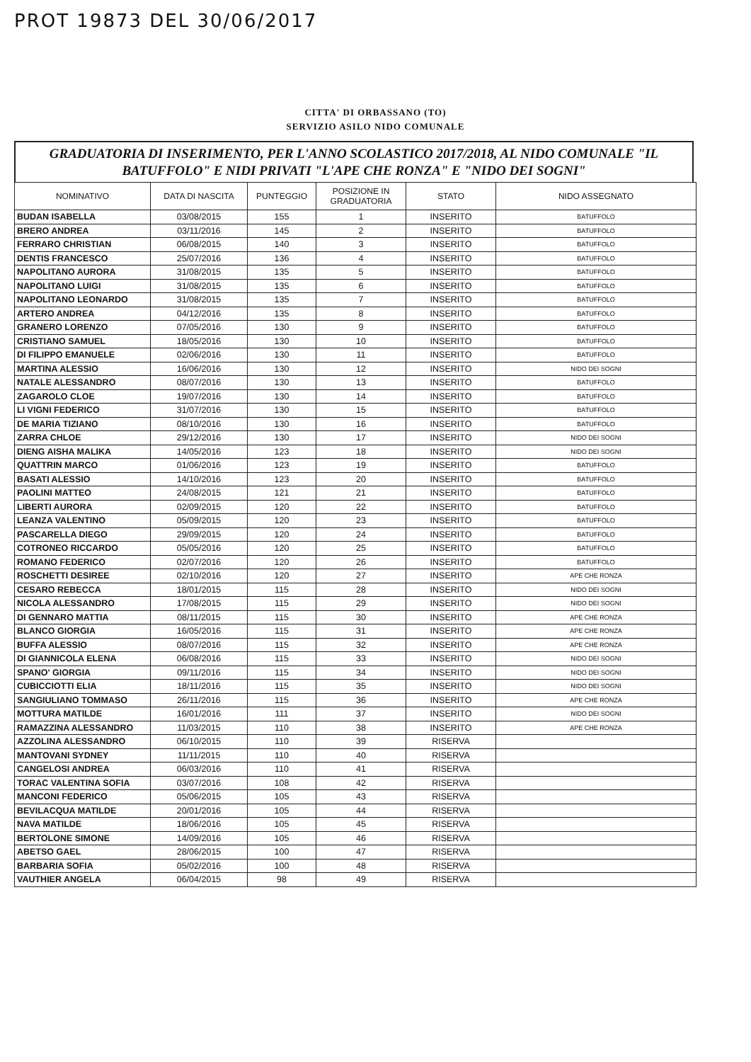PROT 19873 DEL 30/06/2017
CITTA' DI ORBASSANO (TO)
SERVIZIO ASILO NIDO COMUNALE
GRADUATORIA DI INSERIMENTO, PER L'ANNO SCOLASTICO 2017/2018, AL NIDO COMUNALE "IL BATUFFOLO" E NIDI PRIVATI "L'APE CHE RONZA" E "NIDO DEI SOGNI"
| NOMINATIVO | DATA DI NASCITA | PUNTEGGIO | POSIZIONE IN GRADUATORIA | STATO | NIDO ASSEGNATO |
| --- | --- | --- | --- | --- | --- |
| BUDAN ISABELLA | 03/08/2015 | 155 | 1 | INSERITO | BATUFFOLO |
| BRERO ANDREA | 03/11/2016 | 145 | 2 | INSERITO | BATUFFOLO |
| FERRARO CHRISTIAN | 06/08/2015 | 140 | 3 | INSERITO | BATUFFOLO |
| DENTIS FRANCESCO | 25/07/2016 | 136 | 4 | INSERITO | BATUFFOLO |
| NAPOLITANO AURORA | 31/08/2015 | 135 | 5 | INSERITO | BATUFFOLO |
| NAPOLITANO LUIGI | 31/08/2015 | 135 | 6 | INSERITO | BATUFFOLO |
| NAPOLITANO LEONARDO | 31/08/2015 | 135 | 7 | INSERITO | BATUFFOLO |
| ARTERO ANDREA | 04/12/2016 | 135 | 8 | INSERITO | BATUFFOLO |
| GRANERO LORENZO | 07/05/2016 | 130 | 9 | INSERITO | BATUFFOLO |
| CRISTIANO SAMUEL | 18/05/2016 | 130 | 10 | INSERITO | BATUFFOLO |
| DI FILIPPO EMANUELE | 02/06/2016 | 130 | 11 | INSERITO | BATUFFOLO |
| MARTINA ALESSIO | 16/06/2016 | 130 | 12 | INSERITO | NIDO DEI SOGNI |
| NATALE ALESSANDRO | 08/07/2016 | 130 | 13 | INSERITO | BATUFFOLO |
| ZAGAROLO CLOE | 19/07/2016 | 130 | 14 | INSERITO | BATUFFOLO |
| LI VIGNI FEDERICO | 31/07/2016 | 130 | 15 | INSERITO | BATUFFOLO |
| DE MARIA TIZIANO | 08/10/2016 | 130 | 16 | INSERITO | BATUFFOLO |
| ZARRA CHLOE | 29/12/2016 | 130 | 17 | INSERITO | NIDO DEI SOGNI |
| DIENG AISHA MALIKA | 14/05/2016 | 123 | 18 | INSERITO | NIDO DEI SOGNI |
| QUATTRIN MARCO | 01/06/2016 | 123 | 19 | INSERITO | BATUFFOLO |
| BASATI ALESSIO | 14/10/2016 | 123 | 20 | INSERITO | BATUFFOLO |
| PAOLINI MATTEO | 24/08/2015 | 121 | 21 | INSERITO | BATUFFOLO |
| LIBERTI AURORA | 02/09/2015 | 120 | 22 | INSERITO | BATUFFOLO |
| LEANZA VALENTINO | 05/09/2015 | 120 | 23 | INSERITO | BATUFFOLO |
| PASCARELLA DIEGO | 29/09/2015 | 120 | 24 | INSERITO | BATUFFOLO |
| COTRONEO RICCARDO | 05/05/2016 | 120 | 25 | INSERITO | BATUFFOLO |
| ROMANO FEDERICO | 02/07/2016 | 120 | 26 | INSERITO | BATUFFOLO |
| ROSCHETTI DESIREE | 02/10/2016 | 120 | 27 | INSERITO | APE CHE RONZA |
| CESARO REBECCA | 18/01/2015 | 115 | 28 | INSERITO | NIDO DEI SOGNI |
| NICOLA ALESSANDRO | 17/08/2015 | 115 | 29 | INSERITO | NIDO DEI SOGNI |
| DI GENNARO MATTIA | 08/11/2015 | 115 | 30 | INSERITO | APE CHE RONZA |
| BLANCO GIORGIA | 16/05/2016 | 115 | 31 | INSERITO | APE CHE RONZA |
| BUFFA ALESSIO | 08/07/2016 | 115 | 32 | INSERITO | APE CHE RONZA |
| DI GIANNICOLA ELENA | 06/08/2016 | 115 | 33 | INSERITO | NIDO DEI SOGNI |
| SPANO' GIORGIA | 09/11/2016 | 115 | 34 | INSERITO | NIDO DEI SOGNI |
| CUBICCIOTTI ELIA | 18/11/2016 | 115 | 35 | INSERITO | NIDO DEI SOGNI |
| SANGIULIANO TOMMASO | 26/11/2016 | 115 | 36 | INSERITO | APE CHE RONZA |
| MOTTURA MATILDE | 16/01/2016 | 111 | 37 | INSERITO | NIDO DEI SOGNI |
| RAMAZZINA ALESSANDRO | 11/03/2015 | 110 | 38 | INSERITO | APE CHE RONZA |
| AZZOLINA ALESSANDRO | 06/10/2015 | 110 | 39 | RISERVA | |
| MANTOVANI SYDNEY | 11/11/2015 | 110 | 40 | RISERVA | |
| CANGELOSI ANDREA | 06/03/2016 | 110 | 41 | RISERVA | |
| TORAC VALENTINA SOFIA | 03/07/2016 | 108 | 42 | RISERVA | |
| MANCONI FEDERICO | 05/06/2015 | 105 | 43 | RISERVA | |
| BEVILACQUA MATILDE | 20/01/2016 | 105 | 44 | RISERVA | |
| NAVA MATILDE | 18/06/2016 | 105 | 45 | RISERVA | |
| BERTOLONE SIMONE | 14/09/2016 | 105 | 46 | RISERVA | |
| ABETSO GAEL | 28/06/2015 | 100 | 47 | RISERVA | |
| BARBARIA SOFIA | 05/02/2016 | 100 | 48 | RISERVA | |
| VAUTHIER ANGELA | 06/04/2015 | 98 | 49 | RISERVA | |